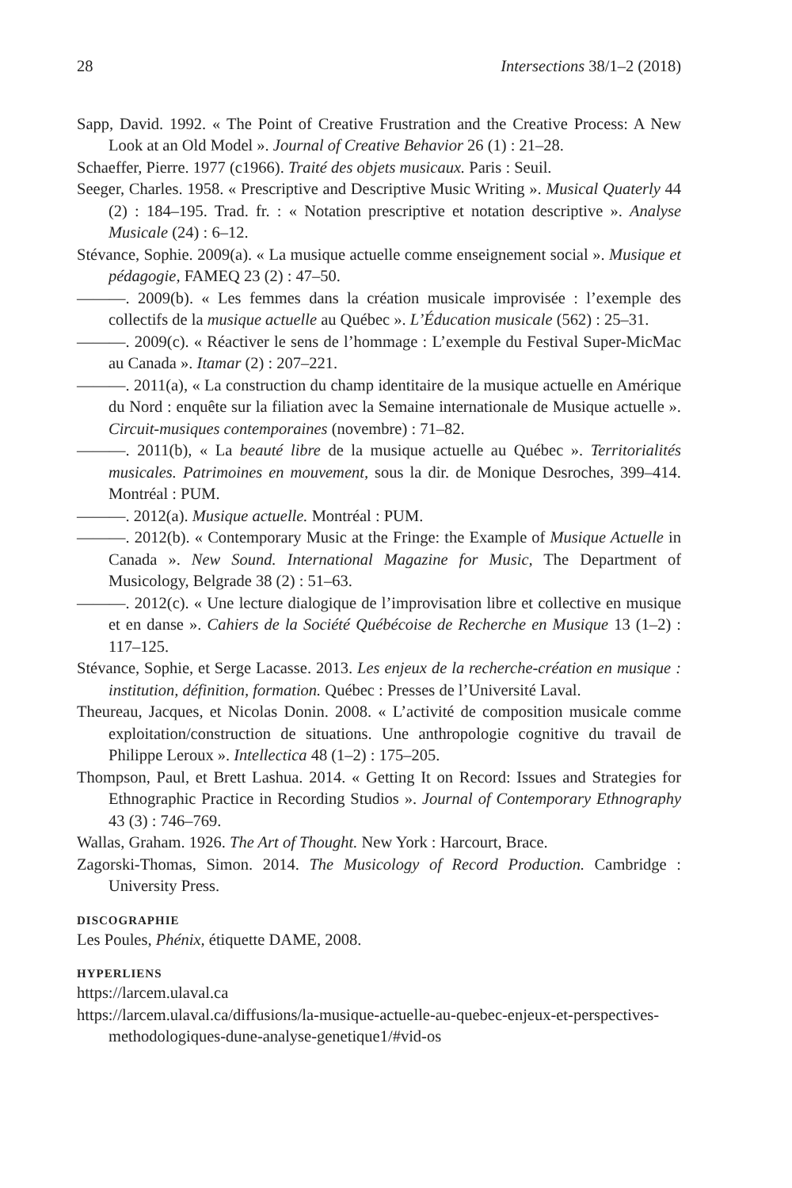28 Intersections 38/1–2 (2018)
Sapp, David. 1992. « The Point of Creative Frustration and the Creative Process: A New Look at an Old Model ». Journal of Creative Behavior 26 (1) : 21–28.
Schaeffer, Pierre. 1977 (c1966). Traité des objets musicaux. Paris : Seuil.
Seeger, Charles. 1958. « Prescriptive and Descriptive Music Writing ». Musical Quaterly 44 (2) : 184–195. Trad. fr. : « Notation prescriptive et notation descriptive ». Analyse Musicale (24) : 6–12.
Stévance, Sophie. 2009(a). « La musique actuelle comme enseignement social ». Musique et pédagogie, FAMEQ 23 (2) : 47–50.
———. 2009(b). « Les femmes dans la création musicale improvisée : l’exemple des collectifs de la musique actuelle au Québec ». L’Éducation musicale (562) : 25–31.
———. 2009(c). « Réactiver le sens de l’hommage : L’exemple du Festival Super-MicMac au Canada ». Itamar (2) : 207–221.
———. 2011(a), « La construction du champ identitaire de la musique actuelle en Amérique du Nord : enquête sur la filiation avec la Semaine internationale de Musique actuelle ». Circuit-musiques contemporaines (novembre) : 71–82.
———. 2011(b), « La beauté libre de la musique actuelle au Québec ». Territorialités musicales. Patrimoines en mouvement, sous la dir. de Monique Desroches, 399–414. Montréal : PUM.
———. 2012(a). Musique actuelle. Montréal : PUM.
———. 2012(b). « Contemporary Music at the Fringe: the Example of Musique Actuelle in Canada ». New Sound. International Magazine for Music, The Department of Musicology, Belgrade 38 (2) : 51–63.
———. 2012(c). « Une lecture dialogique de l’improvisation libre et collective en musique et en danse ». Cahiers de la Société Québécoise de Recherche en Musique 13 (1–2) : 117–125.
Stévance, Sophie, et Serge Lacasse. 2013. Les enjeux de la recherche-création en musique : institution, définition, formation. Québec : Presses de l’Université Laval.
Theureau, Jacques, et Nicolas Donin. 2008. « L’activité de composition musicale comme exploitation/construction de situations. Une anthropologie cognitive du travail de Philippe Leroux ». Intellectica 48 (1–2) : 175–205.
Thompson, Paul, et Brett Lashua. 2014. « Getting It on Record: Issues and Strategies for Ethnographic Practice in Recording Studios ». Journal of Contemporary Ethnography 43 (3) : 746–769.
Wallas, Graham. 1926. The Art of Thought. New York : Harcourt, Brace.
Zagorski-Thomas, Simon. 2014. The Musicology of Record Production. Cambridge : University Press.
DISCOGRAPHIE
Les Poules, Phénix, étiquette DAME, 2008.
HYPERLIENS
https://larcem.ulaval.ca
https://larcem.ulaval.ca/diffusions/la-musique-actuelle-au-quebec-enjeux-et-perspectives-methodologiques-dune-analyse-genetique1/#vid-os